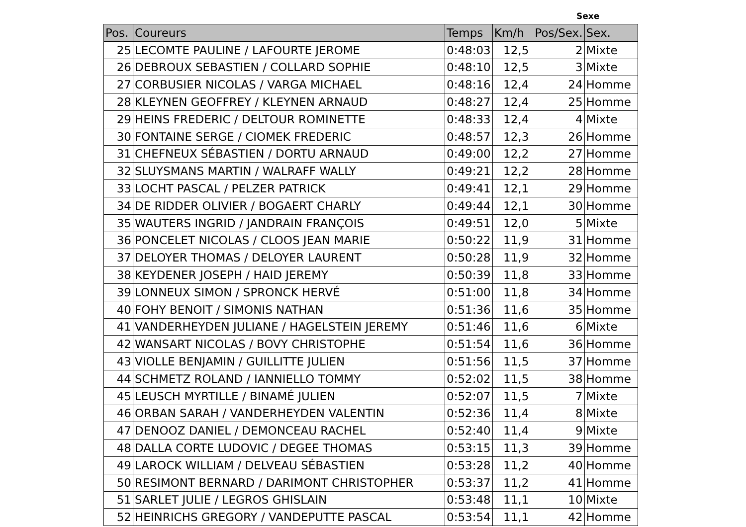Sexe
| Pos. | Coureurs | Temps | Km/h Pos/Sex. | | Sex. |
| --- | --- | --- | --- | --- | --- |
| 25 | LECOMTE PAULINE / LAFOURTE JEROME | 0:48:03 | 12,5 | 2 | Mixte |
| 26 | DEBROUX SEBASTIEN / COLLARD SOPHIE | 0:48:10 | 12,5 | 3 | Mixte |
| 27 | CORBUSIER NICOLAS / VARGA MICHAEL | 0:48:16 | 12,4 | 24 | Homme |
| 28 | KLEYNEN GEOFFREY / KLEYNEN ARNAUD | 0:48:27 | 12,4 | 25 | Homme |
| 29 | HEINS FREDERIC / DELTOUR ROMINETTE | 0:48:33 | 12,4 | 4 | Mixte |
| 30 | FONTAINE SERGE / CIOMEK FREDERIC | 0:48:57 | 12,3 | 26 | Homme |
| 31 | CHEFNEUX SÉBASTIEN / DORTU ARNAUD | 0:49:00 | 12,2 | 27 | Homme |
| 32 | SLUYSMANS MARTIN / WALRAFF WALLY | 0:49:21 | 12,2 | 28 | Homme |
| 33 | LOCHT PASCAL / PELZER PATRICK | 0:49:41 | 12,1 | 29 | Homme |
| 34 | DE RIDDER OLIVIER / BOGAERT CHARLY | 0:49:44 | 12,1 | 30 | Homme |
| 35 | WAUTERS INGRID / JANDRAIN FRANÇOIS | 0:49:51 | 12,0 | 5 | Mixte |
| 36 | PONCELET NICOLAS / CLOOS JEAN MARIE | 0:50:22 | 11,9 | 31 | Homme |
| 37 | DELOYER THOMAS / DELOYER LAURENT | 0:50:28 | 11,9 | 32 | Homme |
| 38 | KEYDENER JOSEPH / HAID JEREMY | 0:50:39 | 11,8 | 33 | Homme |
| 39 | LONNEUX SIMON / SPRONCK HERVÉ | 0:51:00 | 11,8 | 34 | Homme |
| 40 | FOHY BENOIT / SIMONIS NATHAN | 0:51:36 | 11,6 | 35 | Homme |
| 41 | VANDERHEYDEN JULIANE / HAGELSTEIN JEREMY | 0:51:46 | 11,6 | 6 | Mixte |
| 42 | WANSART NICOLAS / BOVY CHRISTOPHE | 0:51:54 | 11,6 | 36 | Homme |
| 43 | VIOLLE BENJAMIN / GUILLITTE JULIEN | 0:51:56 | 11,5 | 37 | Homme |
| 44 | SCHMETZ ROLAND / IANNIELLO TOMMY | 0:52:02 | 11,5 | 38 | Homme |
| 45 | LEUSCH MYRTILLE / BINAMÉ JULIEN | 0:52:07 | 11,5 | 7 | Mixte |
| 46 | ORBAN SARAH / VANDERHEYDEN VALENTIN | 0:52:36 | 11,4 | 8 | Mixte |
| 47 | DENOOZ DANIEL / DEMONCEAU RACHEL | 0:52:40 | 11,4 | 9 | Mixte |
| 48 | DALLA CORTE LUDOVIC / DEGEE THOMAS | 0:53:15 | 11,3 | 39 | Homme |
| 49 | LAROCK WILLIAM / DELVEAU SÉBASTIEN | 0:53:28 | 11,2 | 40 | Homme |
| 50 | RESIMONT BERNARD / DARIMONT CHRISTOPHER | 0:53:37 | 11,2 | 41 | Homme |
| 51 | SARLET JULIE / LEGROS GHISLAIN | 0:53:48 | 11,1 | 10 | Mixte |
| 52 | HEINRICHS GREGORY / VANDEPUTTE PASCAL | 0:53:54 | 11,1 | 42 | Homme |